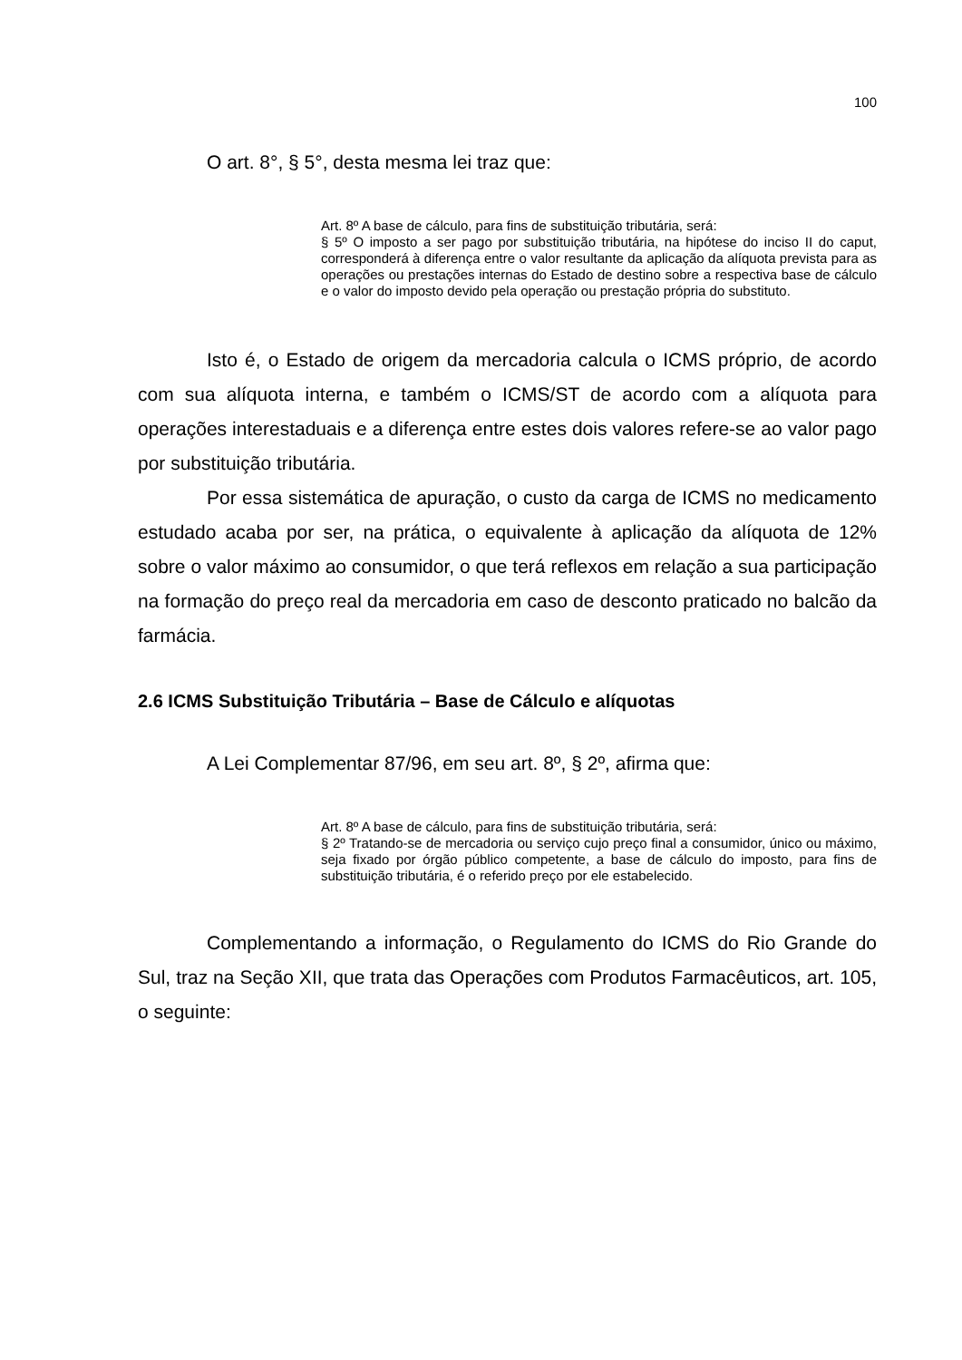100
O art. 8°, § 5°, desta mesma lei traz que:
Art. 8º A base de cálculo, para fins de substituição tributária, será:
§ 5º O imposto a ser pago por substituição tributária, na hipótese do inciso II do caput, corresponderá à diferença entre o valor resultante da aplicação da alíquota prevista para as operações ou prestações internas do Estado de destino sobre a respectiva base de cálculo e o valor do imposto devido pela operação ou prestação própria do substituto.
Isto é, o Estado de origem da mercadoria calcula o ICMS próprio, de acordo com sua alíquota interna, e também o ICMS/ST de acordo com a alíquota para operações interestaduais e a diferença entre estes dois valores refere-se ao valor pago por substituição tributária.
Por essa sistemática de apuração, o custo da carga de ICMS no medicamento estudado acaba por ser, na prática, o equivalente à aplicação da alíquota de 12% sobre o valor máximo ao consumidor, o que terá reflexos em relação a sua participação na formação do preço real da mercadoria em caso de desconto praticado no balcão da farmácia.
2.6 ICMS Substituição Tributária – Base de Cálculo e alíquotas
A Lei Complementar 87/96, em seu art. 8º, § 2º, afirma que:
Art. 8º A base de cálculo, para fins de substituição tributária, será:
§ 2º Tratando-se de mercadoria ou serviço cujo preço final a consumidor, único ou máximo, seja fixado por órgão público competente, a base de cálculo do imposto, para fins de substituição tributária, é o referido preço por ele estabelecido.
Complementando a informação, o Regulamento do ICMS do Rio Grande do Sul, traz na Seção XII, que trata das Operações com Produtos Farmacêuticos, art. 105, o seguinte: